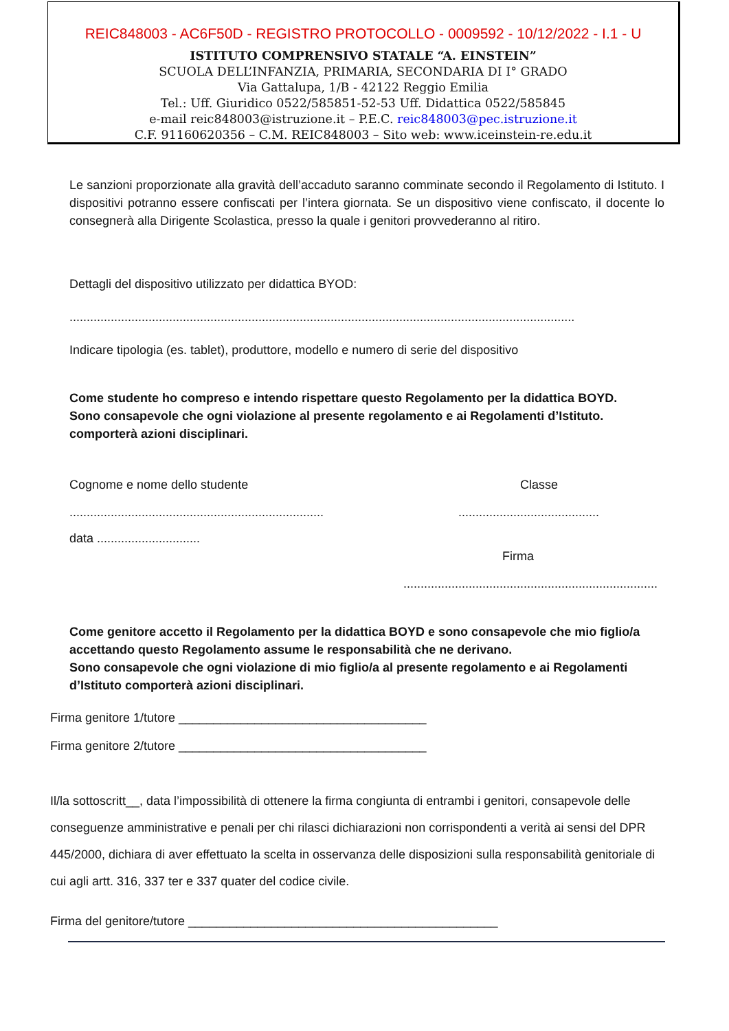REIC848003 - AC6F50D - REGISTRO PROTOCOLLO - 0009592 - 10/12/2022 - I.1 - U
ISTITUTO COMPRENSIVO STATALE “A. EINSTEIN”
SCUOLA DELL’INFANZIA, PRIMARIA, SECONDARIA DI I° GRADO
Via Gattalupa, 1/B - 42122 Reggio Emilia
Tel.: Uff. Giuridico 0522/585851-52-53 Uff. Didattica 0522/585845
e-mail reic848003@istruzione.it – P.E.C. reic848003@pec.istruzione.it
C.F. 91160620356 – C.M. REIC848003 – Sito web: www.iceinstein-re.edu.it
Le sanzioni proporzionate alla gravità dell’accaduto saranno comminate secondo il Regolamento di Istituto. I dispositivi potranno essere confiscati per l’intera giornata. Se un dispositivo viene confiscato, il docente lo consegnerà alla Dirigente Scolastica, presso la quale i genitori provvederanno al ritiro.
Dettagli del dispositivo utilizzato per didattica BYOD:
...................................................................................................................................................
Indicare tipologia (es. tablet), produttore, modello e numero di serie del dispositivo
Come studente ho compreso e intendo rispettare questo Regolamento per la didattica BOYD.
Sono consapevole che ogni violazione al presente regolamento e ai Regolamenti d’Istituto.
comporterà azioni disciplinari.
Cognome e nome dello studente Classe
...................................................................................................................
data ..............................
Firma
..........................................................................
Come genitore accetto il Regolamento per la didattica BOYD e sono consapevole che mio figlio/a accettando questo Regolamento assume le responsabilità che ne derivano.
Sono consapevole che ogni violazione di mio figlio/a al presente regolamento e ai Regolamenti d’Istituto comporterà azioni disciplinari.
Firma genitore 1/tutore ____________________________________
Firma genitore 2/tutore ____________________________________
Il/la sottoscritt__, data l’impossibilità di ottenere la firma congiunta di entrambi i genitori, consapevole delle conseguenze amministrative e penali per chi rilasci dichiarazioni non corrispondenti a verità ai sensi del DPR 445/2000, dichiara di aver effettuato la scelta in osservanza delle disposizioni sulla responsabilità genitoriale di cui agli artt. 316, 337 ter e 337 quater del codice civile.
Firma del genitore/tutore _____________________________________________